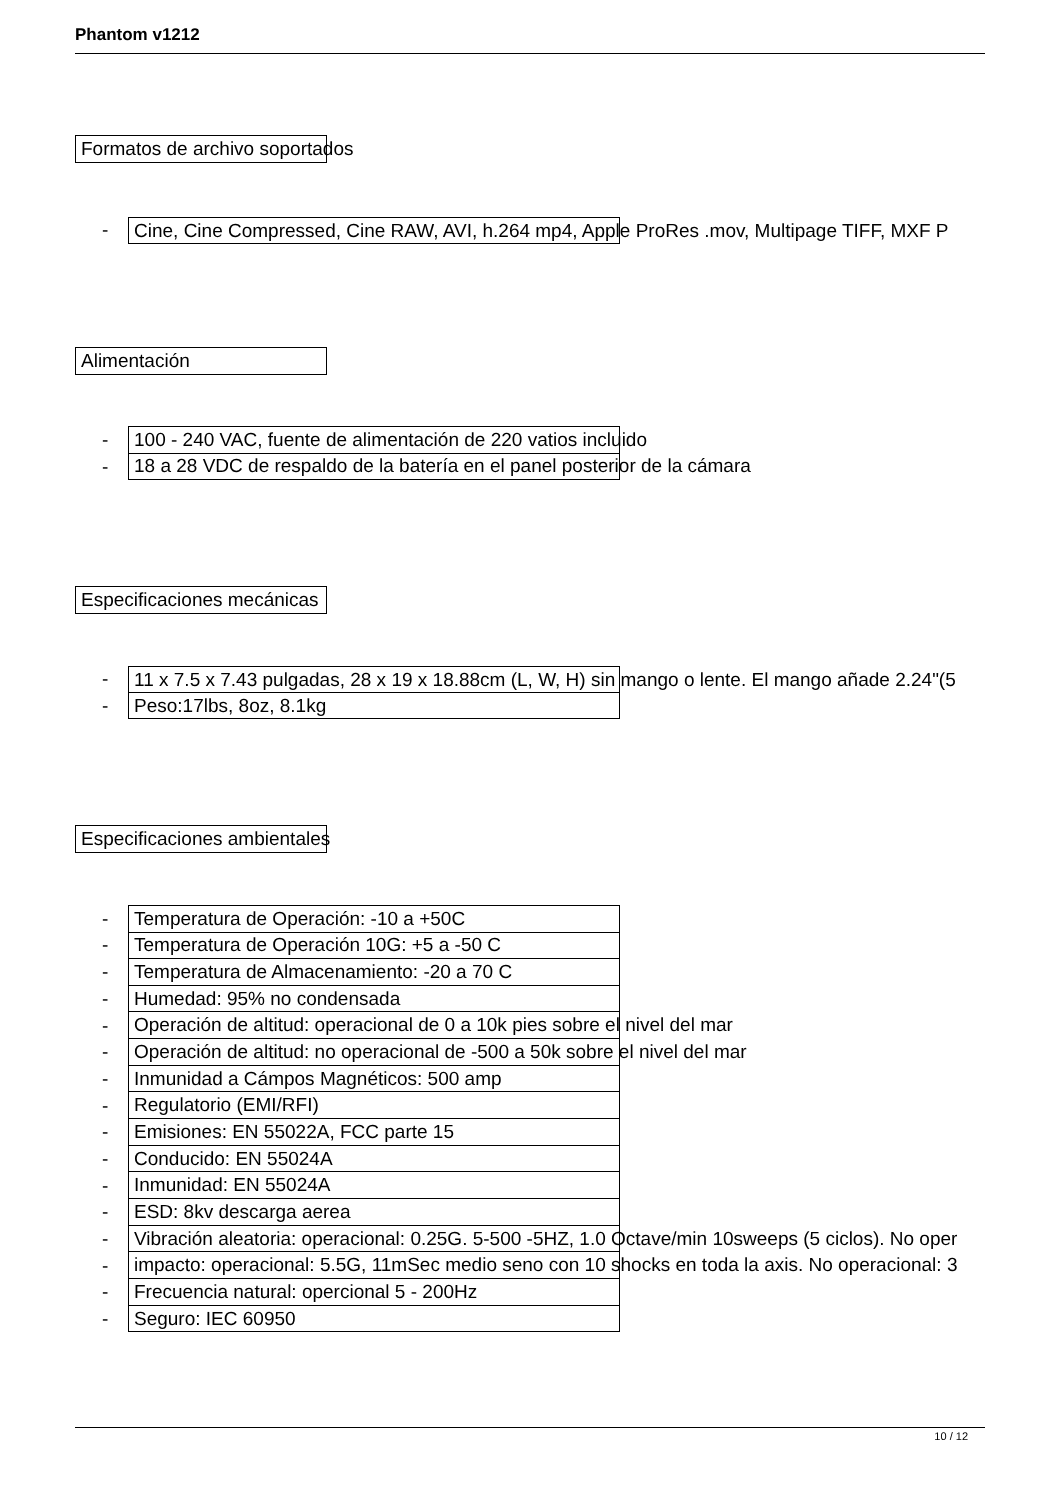Phantom v1212
Formatos de archivo soportados
- Cine, Cine Compressed, Cine RAW, AVI, h.264 mp4, Apple ProRes .mov, Multipage TIFF, MXF P
Alimentación
- 100 - 240 VAC, fuente de alimentación de 220 vatios incluido
- 18 a 28 VDC de respaldo de la batería en el panel posterior de la cámara
Especificaciones mecánicas
- 11 x 7.5 x 7.43 pulgadas, 28 x 19 x 18.88cm (L, W, H) sin mango o lente. El mango añade 2.24"(5
- Peso:17lbs, 8oz, 8.1kg
Especificaciones ambientales
- Temperatura de Operación: -10 a +50C
- Temperatura de Operación 10G: +5 a -50 C
- Temperatura de Almacenamiento: -20 a 70 C
- Humedad: 95% no condensada
- Operación de altitud: operacional de 0 a 10k pies sobre el nivel del mar
- Operación de altitud: no operacional de -500 a 50k sobre el nivel del mar
- Inmunidad a Cámpos Magnéticos: 500 amp
- Regulatorio (EMI/RFI)
- Emisiones: EN 55022A, FCC parte 15
- Conducido: EN 55024A
- Inmunidad: EN 55024A
- ESD: 8kv descarga aerea
- Vibración aleatoria: operacional: 0.25G. 5-500 -5HZ, 1.0 Octave/min 10sweeps (5 ciclos). No oper
- impacto: operacional: 5.5G, 11mSec medio seno con 10 shocks en toda la axis. No operacional: 3
- Frecuencia natural: opercional 5 - 200Hz
- Seguro: IEC 60950
10 / 12